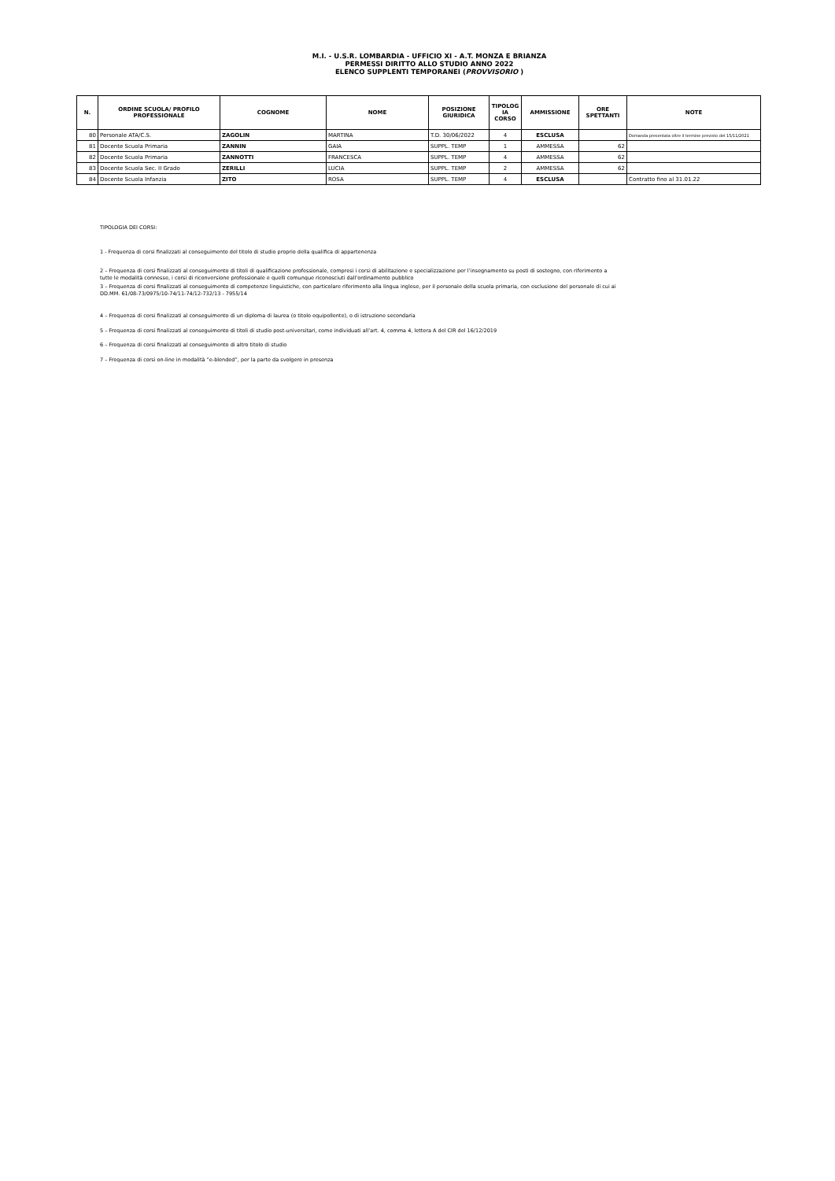M.I. - U.S.R. LOMBARDIA - UFFICIO XI - A.T. MONZA E BRIANZA
PERMESSI DIRITTO ALLO STUDIO ANNO 2022
ELENCO SUPPLENTI TEMPORANEI (PROVVISORIO )
| N. | ORDINE SCUOLA/ PROFILO PROFESSIONALE | COGNOME | NOME | POSIZIONE GIURIDICA | TIPOLOG IA CORSO | AMMISSIONE | ORE SPETTANTI | NOTE |
| --- | --- | --- | --- | --- | --- | --- | --- | --- |
| 80 | Personale ATA/C.S. | ZAGOLIN | MARTINA | T.D. 30/06/2022 | 4 | ESCLUSA | | Domanda presentata oltre il termine previsto del 15/11/2021 |
| 81 | Docente Scuola Primaria | ZANNIN | GAIA | SUPPL. TEMP | 1 | AMMESSA | 62 | |
| 82 | Docente Scuola Primaria | ZANNOTTI | FRANCESCA | SUPPL. TEMP | 4 | AMMESSA | 62 | |
| 83 | Docente Scuola Sec. II Grado | ZERILLI | LUCIA | SUPPL. TEMP | 2 | AMMESSA | 62 | |
| 84 | Docente Scuola Infanzia | ZITO | ROSA | SUPPL. TEMP | 4 | ESCLUSA | | Contratto fino al 31.01.22 |
TIPOLOGIA DEI CORSI:
1 - Frequenza di corsi finalizzati al conseguimento del titolo di studio proprio della qualifica di appartenenza
2 – Frequenza di corsi finalizzati al conseguimento di titoli di qualificazione professionale, compresi i corsi di abilitazione e specializzazione per l’insegnamento su posti di sostegno, con riferimento a tutte le modalità connesse, i corsi di riconversione professionale e quelli comunque riconosciuti dall’ordinamento pubblico
3 – Frequenza di corsi finalizzati al conseguimento di competenze linguistiche, con particolare riferimento alla lingua inglese, per il personale della scuola primaria, con esclusione del personale di cui ai DD.MM. 61/08-73/0975/10-74/11-74/12-732/13 - 7955/14
4 – Frequenza di corsi finalizzati al conseguimento di un diploma di laurea (o titolo equipollente), o di istruzione secondaria
5 – Frequenza di corsi finalizzati al conseguimento di titoli di studio post-universitari, come individuati all’art. 4, comma 4, lettera A del CIR del 16/12/2019
6 – Frequenza di corsi finalizzati al conseguimento di altro titolo di studio
7 – Frequenza di corsi on-line in modalità “e-blended”, per la parte da svolgere in presenza